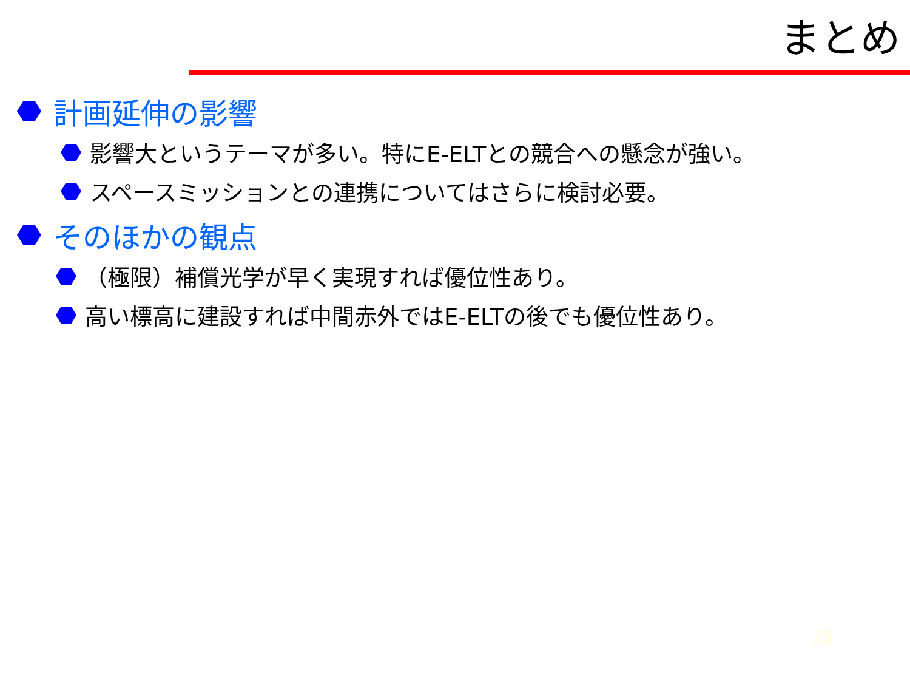まとめ
計画延伸の影響
影響大というテーマが多い。特にE-ELTとの競合への懸念が強い。
スペースミッションとの連携についてはさらに検討必要。
そのほかの観点
（極限）補償光学が早く実現すれば優位性あり。
高い標高に建設すれば中間赤外ではE-ELTの後でも優位性あり。
25